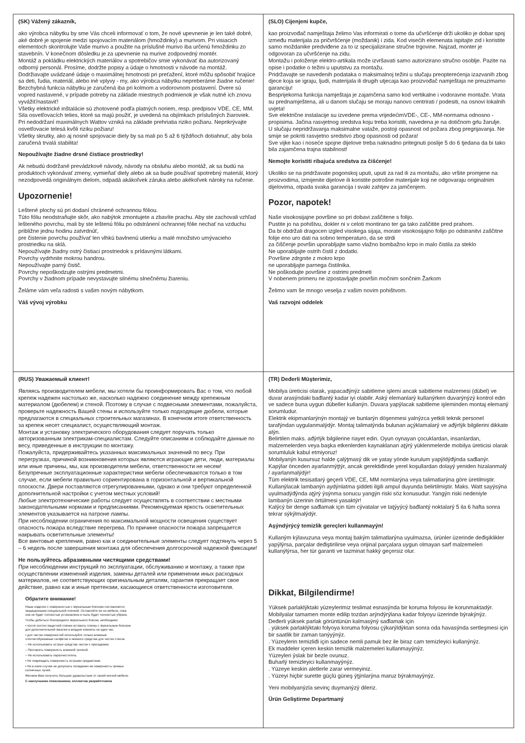(SK) Vážený zákazník,
ako výrobca nábytku by sme Vás chceli informovať o tom, že nové upevnenie je len také dobré, aké dobré je spojenie medzi spojovacím materiálom (hmoždinky) a murivom. Pri visiacich elementoch skontrolujte Vaše murivo a použite na príslušné murivo iba určenú hmoždinku zo stavebnín. V konečnom dôsledku je za upevnenie na murive zodpovedný montér.
Montáž a pokládku elektrických materiálov a spotrebičov smie vykonávať iba autorizovaný odborný personál. Prosíme, dodržte popisy a údaje o hmotnosti v návode na montáž.
Dodržiavajte uvádzané údaje o maximálnej hmotnosti pri preťažení, ktoré môžu spôsobiť hrajúce sa deti, ľudia, materiál, alebo iné vplyvy - my, ako výrobca nábytku nepreberáme žiadne ručenie!
Bezchybná funkcia nábytku je zaručená iba pri kolmom a vodorovnom postavení. Dvere sú vopred nastavené, v prípade potreby na základe miestnych podmienok je však nutné ich znovu vyvážiť/nastaviť!
Všetky elektrické inštalácie sú zhotovené podľa platných noriem, resp. predpisov VDE, CE, MM. Sila osvetľovacích telies, ktoré sa majú použiť, je uvedená na objímkach príslušných žiaroviek.
Pri nedodržaní maximálnych Wattov vzniká na základe prehriatia riziko požiaru. Neprikrývajte osvetľovacie telesá kvôli riziku požiaru!
Všetky skrutky, ako aj nosné spojovacie diely by sa mali po 5 až 6 týždňoch dotiahnuť, aby bola zaručená trvalá stabilita!
Nepoužívajte žiadne drsné čistiace prostriedky!
Ak nebudú dodržané prevádzkové návody, návody na obsluhu alebo montáž, ak sa budú na produktoch vykonávať zmeny, vymieňať diely alebo ak sa bude používať spotrebný materiál, ktorý nezodpovedá originálnym dielom, odpadá akákoľvek záruka alebo akékoľvek nároky na ručenie.
Upozornenie!
Leštené plochy sú pri dodaní chránené ochrannou fóliou.
Túto fóliu neodstraňujte skôr, ako nabýtok zmontujete a zbavíte prachu. Aby ste zachovali vzhľad lešteného povrchu, mali by ste leštenú fóliu po odstránení ochrannej fólie nechať na vzduchu približne jednu hodinu zatvrdnúť,
pre čistenie povrchu používať len vlhkú bavlnenú utierku a malé množstvo umývacieho prostriedku na sklá.
Nepoužívajte žiadny ostrý čistiaci prostriedok s prídavnými látkami.
Povrchy vydrhnite mokrou handrou.
Nepoužívajte parný čistič.
Povrchy nepoškodzujte ostrými predmetmi.
Povrchy v žiadnom prípade nevystavujte silnému slnečnému žiareniu.
Želáme vám veľa radosti s vašim novým nábytkom.
Váš vývoj výrobku
(SLO) Cijenjeni kupče,
kao proizvođač namještaja želimo Vas informirati o tome da učvršćenje drži ukoliko je dobar spoj između materijala za pričvršćenje (moždanik) i zida. Kod visećih elemenata ispitajte zid i koristite samo moždanike predviđene za to iz specijalizirane stručne trgovine. Najzad, monter je odgovoran za učvršćenje na zidu.
Montažu i položenje elektro-artikala može izvršavati samo autorizirano stručno osoblje. Pazite na opise i podatke o težini u uputstvu za montažu.
Pridržavajte se navedenih podataka o maksimalnoj težini u slučaju preopterećenja izazvanih zbog djece koja se igraju, ljudi, materijala ili drugih utjecaja kao proizvođač namještaja ne preuzimamo garanciju!
Besprijekorna funkcija namještaja je zajamčena samo kod vertikalne i vodoravne montaže. Vrata su prednamještena, ali u danom slučaju se moraju nanovo centrirati / podesiti, na osnovi lokalnih uvjeta!
Sve električne instalacije su izvedene prema vrijedećimVDE-, CE-, MM-normama odnosno -propisima. Jačina rasvjetnog sredstva koju treba koristiti, navedena je na dotičnom grlu žarulje.
U slučaju nepridržavanja maksimalne vataže, postoji opasnost od požara zbog pregrijavanja. Ne smije se pokriti rasvjetno sredstvo zbog opasnosti od požara!
Sve vijke kao i noseće spojne dijelove treba naknadno pritegnuti poslije 5 do 6 tjedana da bi tako bila zajamčena trajna stabilnost!
Nemojte koristiti ribajuća sredstva za čišćenje!
Ukoliko se na pridržavate pogonskoj uputi, uputi za rad ili za montažu, ako vršite promjene na proizvodima, izmijenite dijelove ili koristite potrošne materijale koji ne odgovaraju originalnim dijelovima, otpada svaka garancija i svaki zahtjev za jamčenjem.
Pozor, napotek!
Naše visokosijajne površine so pri dobavi zaščitene s folijo.
Pustite jo na pohištvu, dokler ni v celoti montirano ter ga tako zaščitite pred prahom.
Da bi obdržali dragocen izgled visokega sijaja, morate visokosijajno folijo po odstranitvi zaščitne folije eno uro dati na sobno temperaturo, da se strdi
za čiščenje površin uporabljajte samo vlažno bombažno krpo in malo čistila za steklo
Ne uporabljajte ostrih čistil z dodatki.
Površine zdrgnite z mokro krpo
ne uporabljajte parnega čistilnika.
Ne poškodujte površine z ostrimi predmeti
V nobenem primeru ne izpostavljajte površin močnim sončnim Žarkom
Želimo vam še mnogo veselja z vašim novim pohištvom.
Vaš razvojni oddelek
(RUS) Уважаемый клиент!
Являясь производителем мебели, мы хотели бы проинформировать Вас о том, что любой крепеж надежен настолько же, насколько надежно соединение между крепежным материалом (дюбелем) и стеной. Поэтому в случае с подвесными элементами, пожалуйста, проверьте надежность Вашей стены и используйте только подходящие дюбели, которые предлагаются в специальных строительных магазинах. В конечном итоге ответственность за крепеж несет специалист, осуществляющий монтаж.
Монтаж и установку электрического оборудования следует поручать только авторизованным электрикам-специалистам. Следуйте описаниям и соблюдайте данные по весу, приведенные в инструкции по монтажу.
Пожалуйста, придерживайтесь указанных максимальных значений по весу. При перегрузках, причиной возникновения которых являются играющие дети, люди, материалы или иные причины, мы, как производители мебели, ответственности не несем!
Безупречные эксплуатационные характеристики мебели обеспечиваются только в том случае, если мебели правильно сориентирована в горизонтальной и вертикальной плоскости. Двери поставляются отрегулированными, однако и они требуют определенной дополнительной настройки с учетом местных условий!
Любые электротехнические работы следует осуществлять в соответствии с местными законодательными нормами и предписаниями. Рекомендуемая яркость осветительных элементов указывается на патроне лампы.
При несоблюдении ограничения по максимальной мощности освещения существует опасность пожара вследствие перегрева. По причине опасности пожара запрещается накрывать осветительные элементы!
Все винтовые крепления, равно как и соединительные элементы следует подтянуть через 5 – 6 недель после завершения монтажа для обеспечения долгосрочной надежной фиксации!
Не пользуйтесь абразивными чистящими средствами!
При несоблюдении инструкций по эксплуатации, обслуживанию и монтажу, а также при осуществлении изменений изделия, замены деталей или применении иных расходных материалов, не соответствующих оригинальным деталям, гарантия прекращает свое действие, равно как и иные претензии, касающиеся ответственности изготовителя.
Обратите внимание!
Наши изделия с поверхностью с зеркальным блеском поставляются защищенными специальной пленкой. Оставляйте ее на мебели, пока она не будет полностью установлена и пыль будет полностью убрана.
Чтобы добиться благородного зеркального блеска, необходимо
• после снятия защитной пленки оставить пленку с зеркальным блеском для дополнительной закалки в воздухе комнаты на один час,
• для чистки поверхностей используйте только влажные хлопчатобумажные салфетки и немного средства для чистки стекла.
– Не использовать острые средства чистки с присадками.
– Протирать поверхность влажной тряпкой.
– Не использовать пароочиститель.
• Не повреждать поверхность острыми предметами.
• Ни в коем случае не допускать попадания на поверхность прямых солнечных лучей.
Желаем Вам получить большое удовольствие от своей мягкой мебели.
С наилучшими пожеланиями, коллектив разработчиков
(TR) Deđerli Müşterimiz,
Mobilya üreticisi olarak, yapacađýnýz sabitleme işlemi ancak sabitleme malzemesi (dübel) ve duvar arasýndaki bađlantý kadar iyi olabilir. Aský elemanlarý kullanýrken duvarýnýzý kontrol edin ve sadece buna uygun dübeller kullanýn. Duvara yapýlacak sabitleme işleminden montaj elemaný sorumludur.
Elektrik ekipmanlarýnýn montajý ve bunlarýn döşenmesi yalnýzca yetkili teknik personel tarafýndan uygulanmalýdýr. Montaj talimatýnda bulunan açýklamalarý ve ađýrlýk bilgilerini dikkate alýn.
Belirtilen maks. ađýrlýk bilgilerine riayet edin. Oyun oynayan çocuklardan, insanlardan, malzemelerden veya başka etkenlerden kaynaklanan aţýrý yüklenmelerde mobilya üreticisi olarak sorumluluk kabul etmiyoruz!
Mobilyanýn kusursuz halde çalýţmasý dik ve yatay yönde kurulum yapýldýđýnda sađlanýr. Kapýlar önceden ayarlanmýţtýr, ancak gerektiđinde yerel koşullardan dolayý yeniden hizalanmalý / ayarlanmalýdýr!
Tüm elektrik tesisatlarý geçerli VDE, CE, MM normlarýna veya talimatlarýna göre üretilmiştir. Kullanýlacak lambanýn aydýnlatma şiddeti ilgili ampul duyunda belirtilmiştir. Maks. Watt sayýsýna uyulmadýđýnda aţýrý ýsýnma sonucu yangýn riski söz konusudur. Yangýn riski nedeniyle lambanýn üzerinin örtülmesi yasaktýr!
Kalýcý bir denge sađlamak için tüm cývatalar ve taţýyýcý bađlantý noktalarý 5 ila 6 hafta sonra tekrar sýkýlmalýdýr.
Aşýndýrýcý temizlik gereçleri kullanmayýn!
Kullaným kýlavuzuna veya montaj bakým talimatlarýna uyulmazsa, ürünler üzerinde deđişiklikler yapýlýrsa, parçalar deđiştirilirse veya orijinal parçalara uygun olmayan sarf malzemeleri kullanýlýrsa, her tür garanti ve tazminat hakký geçersiz olur.
Dikkat, Bilgilendirme!
Yüksek parlaklýktaki yüzeylerimiz teslimat esnasýnda bir koruma folyosu ile korunmaktadýr. Mobilyalar tamamen monte edilip tozdan arýndýrýlana kadar folyoyu üzerinde býrakýnýz.
Deđerli yüksek parlak görüntünün kalmasýný sađlamak için
. yüksek parlaklýktaki folyoya koruma folyosu çýkarýldýktan sonra oda havasýnda sertleşmesi için bir saatlik bir zaman tanýyýnýz.
. Yüzeylerin temizliđi için sadece nemli pamuk bez ile biraz cam temizleyici kullanýnýz.
Ek maddeler içeren keskin temizlik malzemeleri kullanmayýnýz.
Yüzeyleri ýslak bir bezle ovunuz.
Buharlý temizleyici kullanmayýnýz.
. Yüzeye keskin aletlerle zarar vermeyiniz.
. Yüzeyi hiçbir surette güçlü güneş ýţýnlarýna maruz býrakmayýnýz.
Yeni mobilyanýzla sevinç duymanýzý dileriz.
Ürün Geliştirme Departmaný